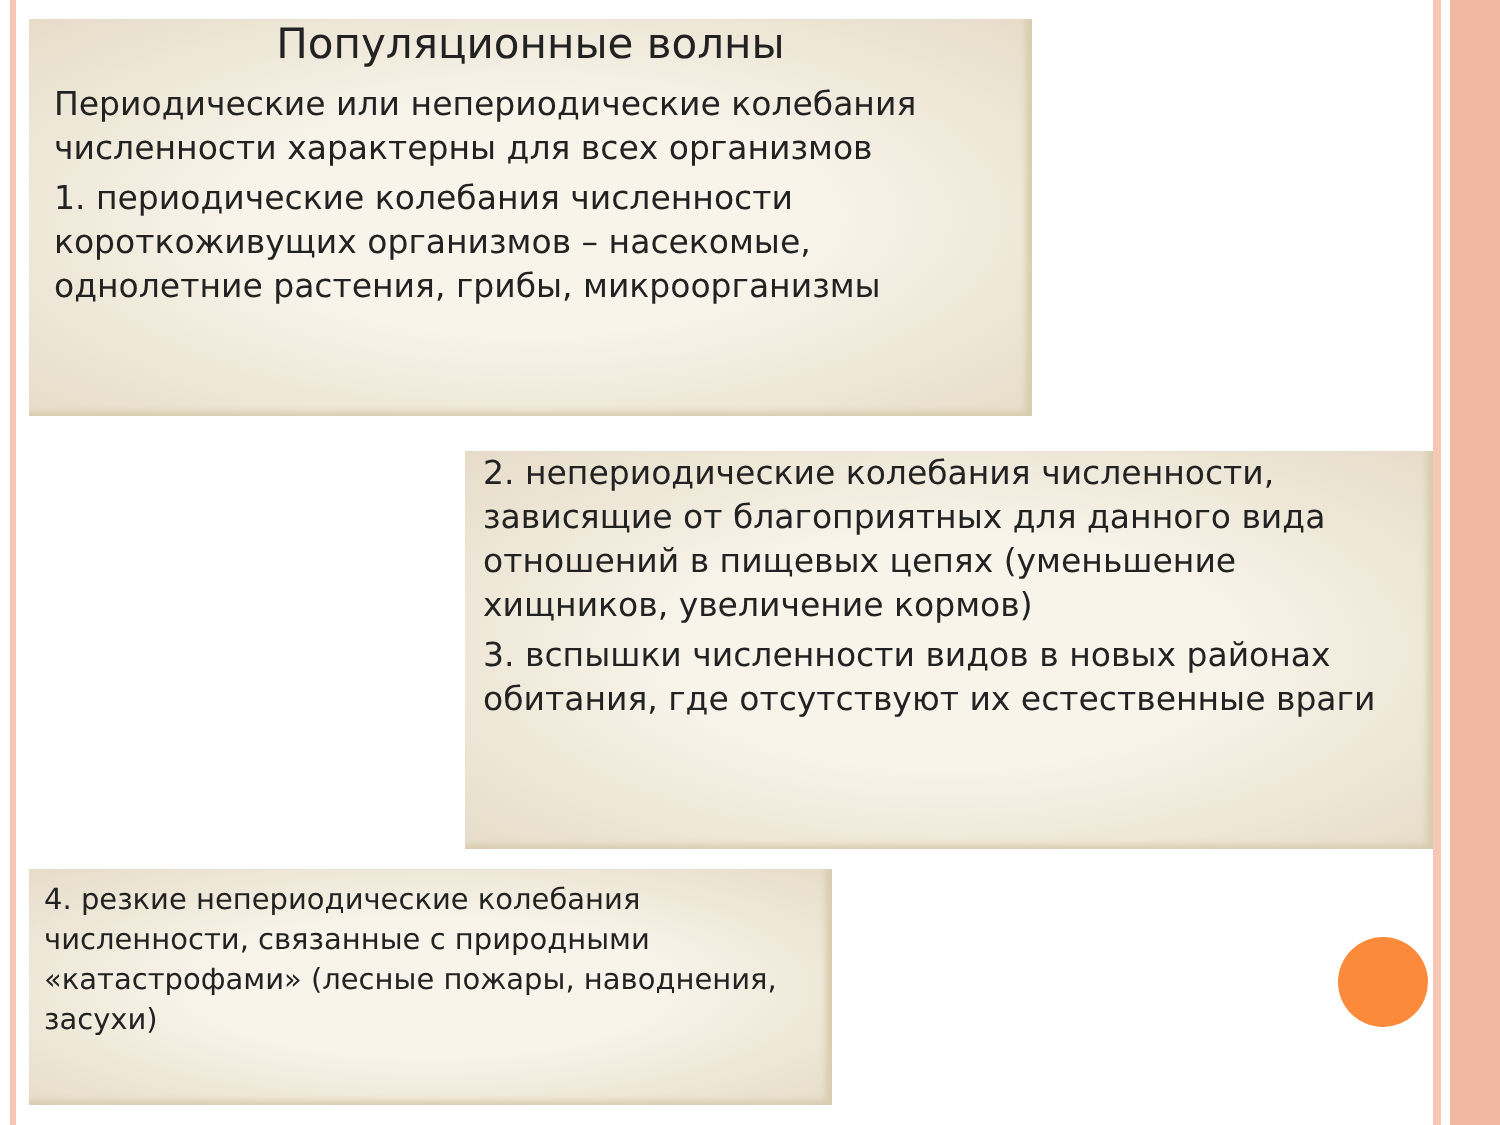Популяционные волны
Периодические или непериодические колебания численности характерны для всех организмов
1. периодические колебания численности короткоживущих организмов – насекомые, однолетние растения, грибы, микроорганизмы
2. непериодические колебания численности, зависящие от благоприятных для данного вида отношений в пищевых цепях (уменьшение хищников, увеличение кормов)
3. вспышки численности видов в новых районах обитания, где отсутствуют их естественные враги
4. резкие непериодические колебания численности, связанные с природными «катастрофами» (лесные пожары, наводнения, засухи)